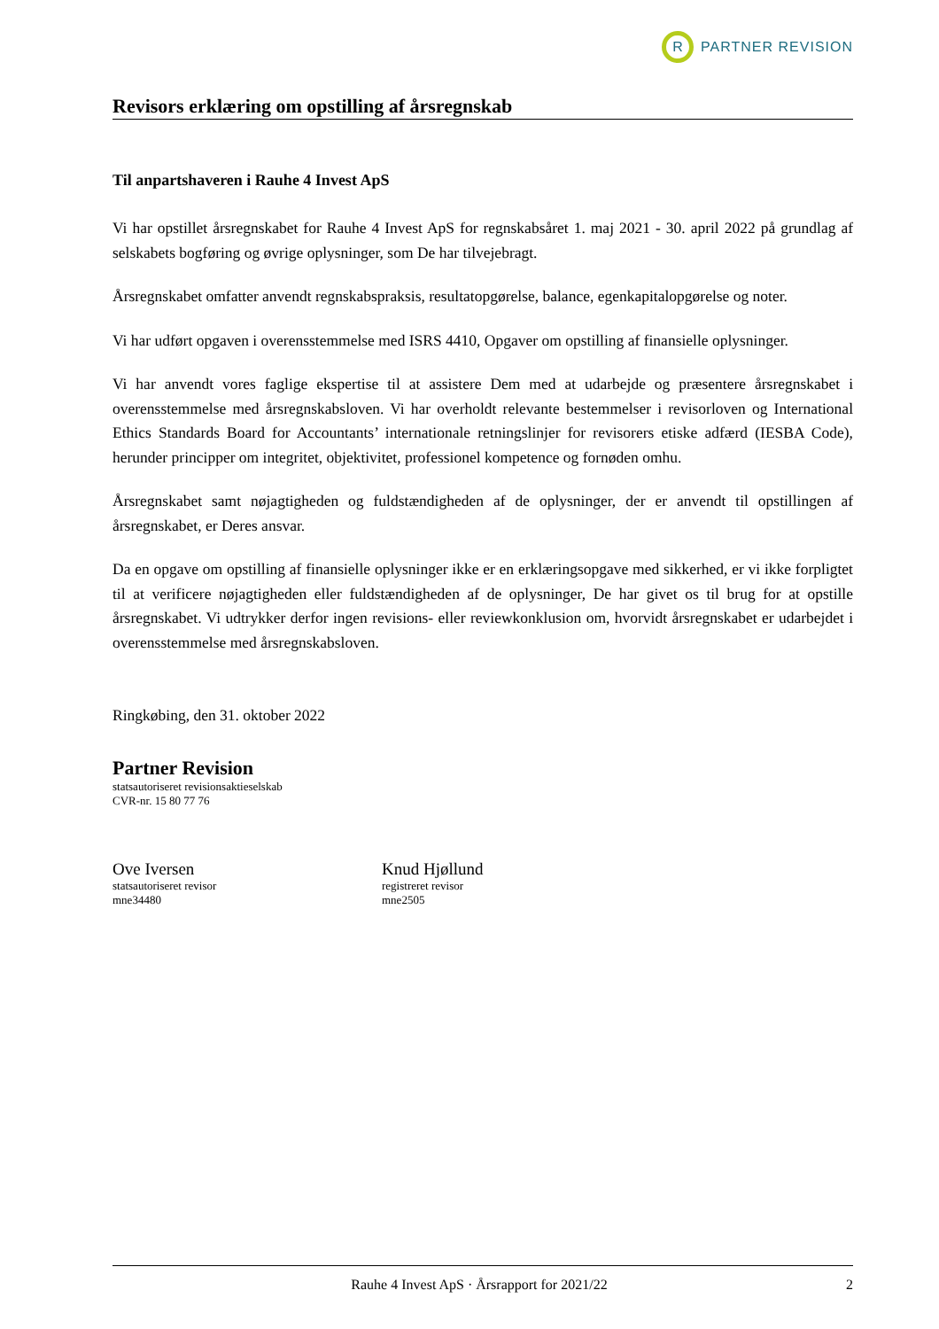R
PARTNER REVISION
Revisors erklæring om opstilling af årsregnskab
Til anpartshaveren i Rauhe 4 Invest ApS
Vi har opstillet årsregnskabet for Rauhe 4 Invest ApS for regnskabsåret 1. maj 2021 - 30. april 2022 på grundlag af selskabets bogføring og øvrige oplysninger, som De har tilvejebragt.
Årsregnskabet omfatter anvendt regnskabspraksis, resultatopgørelse, balance, egenkapitalopgørelse og noter.
Vi har udført opgaven i overensstemmelse med ISRS 4410, Opgaver om opstilling af finansielle oplysninger.
Vi har anvendt vores faglige ekspertise til at assistere Dem med at udarbejde og præsentere årsregnskabet i overensstemmelse med årsregnskabsloven. Vi har overholdt relevante bestemmelser i revisorloven og International Ethics Standards Board for Accountants’ internationale retningslinjer for revisorers etiske adfærd (IESBA Code), herunder principper om integritet, objektivitet, professionel kompetence og fornøden omhu.
Årsregnskabet samt nøjagtigheden og fuldstændigheden af de oplysninger, der er anvendt til opstillingen af årsregnskabet, er Deres ansvar.
Da en opgave om opstilling af finansielle oplysninger ikke er en erklæringsopgave med sikkerhed, er vi ikke forpligtet til at verificere nøjagtigheden eller fuldstændigheden af de oplysninger, De har givet os til brug for at opstille årsregnskabet. Vi udtrykker derfor ingen revisions- eller reviewkonklusion om, hvorvidt årsregnskabet er udarbejdet i overensstemmelse med årsregnskabsloven.
Ringkøbing, den 31. oktober 2022
Partner Revision
statsautoriseret revisionsaktieselskab
CVR-nr. 15 80 77 76
Ove Iversen
statsautoriseret revisor
mne34480
Knud Hjøllund
registreret revisor
mne2505
Rauhe 4 Invest ApS · Årsrapport for 2021/22 2